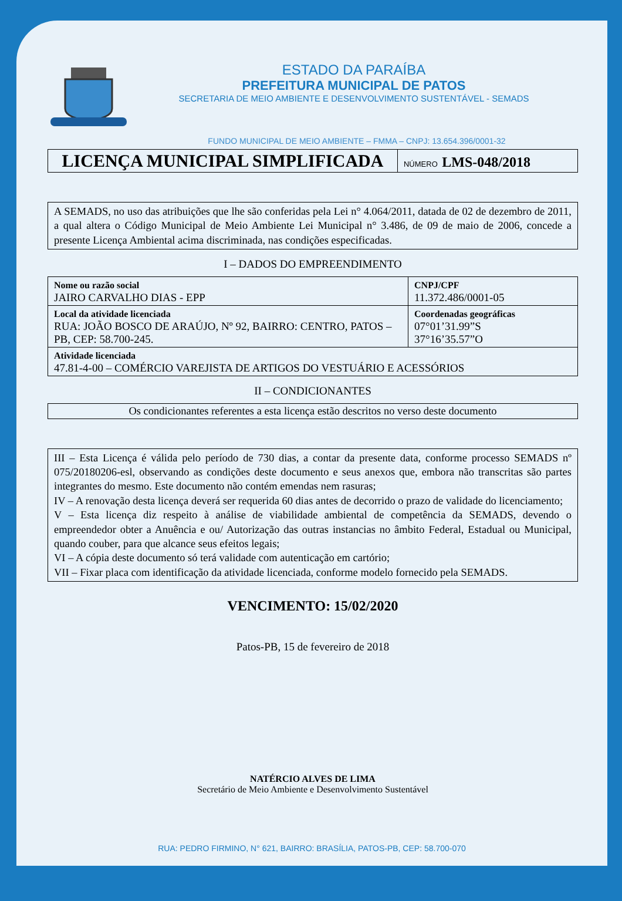ESTADO DA PARAÍBA
PREFEITURA MUNICIPAL DE PATOS
SECRETARIA DE MEIO AMBIENTE E DESENVOLVIMENTO SUSTENTÁVEL - SEMADS
FUNDO MUNICIPAL DE MEIO AMBIENTE – FMMA – CNPJ: 13.654.396/0001-32
| LICENÇA MUNICIPAL SIMPLIFICADA | NÚMERO LMS-048/2018 |
A SEMADS, no uso das atribuições que lhe são conferidas pela Lei n° 4.064/2011, datada de 02 de dezembro de 2011, a qual altera o Código Municipal de Meio Ambiente Lei Municipal n° 3.486, de 09 de maio de 2006, concede a presente Licença Ambiental acima discriminada, nas condições especificadas.
I – DADOS DO EMPREENDIMENTO
| Nome ou razão social JAIRO CARVALHO DIAS - EPP | CNPJ/CPF 11.372.486/0001-05 |
| Local da atividade licenciada RUA: JOÃO BOSCO DE ARAÚJO, Nº 92, BAIRRO: CENTRO, PATOS – PB, CEP: 58.700-245. | Coordenadas geográficas 07°01’31.99”S 37°16’35.57”O |
| Atividade licenciada 47.81-4-00 – COMÉRCIO VAREJISTA DE ARTIGOS DO VESTUÁRIO E ACESSÓRIOS | |
II – CONDICIONANTES
Os condicionantes referentes a esta licença estão descritos no verso deste documento
III – Esta Licença é válida pelo período de 730 dias, a contar da presente data, conforme processo SEMADS nº 075/20180206-esl, observando as condições deste documento e seus anexos que, embora não transcritas são partes integrantes do mesmo. Este documento não contém emendas nem rasuras;
IV – A renovação desta licença deverá ser requerida 60 dias antes de decorrido o prazo de validade do licenciamento;
V – Esta licença diz respeito à análise de viabilidade ambiental de competência da SEMADS, devendo o empreendedor obter a Anuência e ou/ Autorização das outras instancias no âmbito Federal, Estadual ou Municipal, quando couber, para que alcance seus efeitos legais;
VI – A cópia deste documento só terá validade com autenticação em cartório;
VII – Fixar placa com identificação da atividade licenciada, conforme modelo fornecido pela SEMADS.
VENCIMENTO: 15/02/2020
Patos-PB, 15 de fevereiro de 2018
NATÉRCIO ALVES DE LIMA
Secretário de Meio Ambiente e Desenvolvimento Sustentável
RUA: PEDRO FIRMINO, N° 621, BAIRRO: BRASÍLIA, PATOS-PB, CEP: 58.700-070